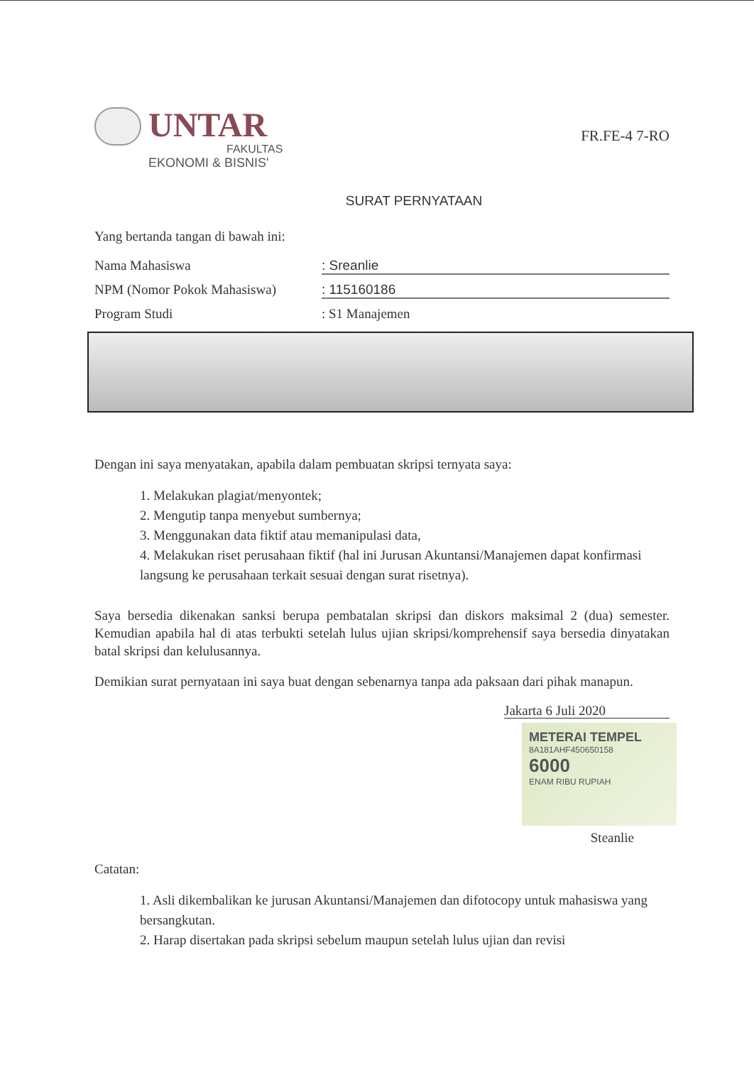UNTAR
FAKULTAS
EKONOMI & BISNIS'
FR.FE-4 7-RO
SURAT PERNYATAAN
Yang bertanda tangan di bawah ini:
Nama Mahasiswa : Sreanlie
NPM (Nomor Pokok Mahasiswa) : 115160186
Program Studi : S1 Manajemen
Dengan ini saya menyatakan, apabila dalam pembuatan skripsi ternyata saya:
1. Melakukan plagiat/menyontek;
2. Mengutip tanpa menyebut sumbernya;
3. Menggunakan data fiktif atau memanipulasi data,
4. Melakukan riset perusahaan fiktif (hal ini Jurusan Akuntansi/Manajemen dapat konfirmasi langsung ke perusahaan terkait sesuai dengan surat risetnya).
Saya bersedia dikenakan sanksi berupa pembatalan skripsi dan diskors maksimal 2 (dua) semester. Kemudian apabila hal di atas terbukti setelah lulus ujian skripsi/komprehensif saya bersedia dinyatakan batal skripsi dan kelulusannya.
Demikian surat pernyataan ini saya buat dengan sebenarnya tanpa ada paksaan dari pihak manapun.
Jakarta 6 Juli 2020
METERAI TEMPEL
8A181AHF450650158
6000
ENAM RIBU RUPIAH
Steanlie
Catatan:
1. Asli dikembalikan ke jurusan Akuntansi/Manajemen dan difotocopy untuk mahasiswa yang bersangkutan.
2. Harap disertakan pada skripsi sebelum maupun setelah lulus ujian dan revisi